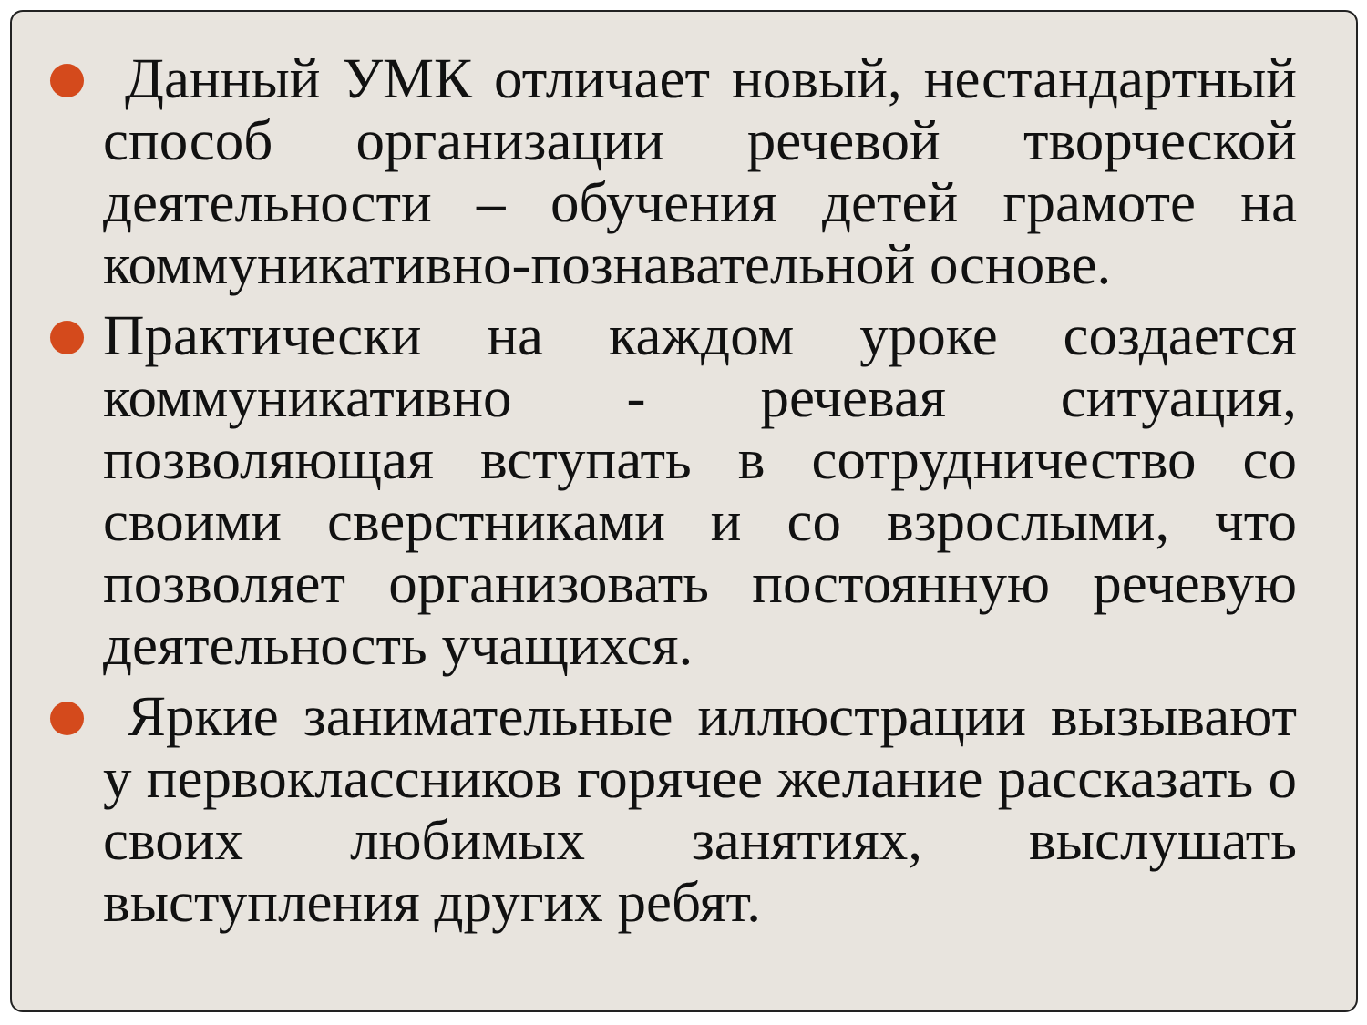Данный УМК отличает новый, нестандартный способ организации речевой творческой деятельности – обучения детей грамоте на коммуникативно-познавательной основе.
Практически на каждом уроке создается коммуникативно - речевая ситуация, позволяющая вступать в сотрудничество со своими сверстниками и со взрослыми, что позволяет организовать постоянную речевую деятельность учащихся.
Яркие занимательные иллюстрации вызывают у первоклассников горячее желание рассказать о своих любимых занятиях, выслушать выступления других ребят.